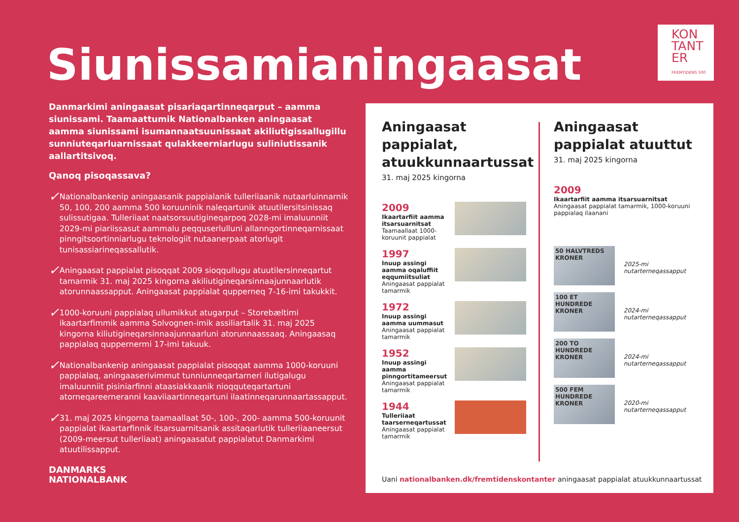KON
TANT
ER
FREMTIDENS 500
Siunissamianingaasat
Danmarkimi aningaasat pisariaqartinneqarput – aamma siunissami. Taamaattumik Nationalbanken aningaasat aamma siunissami isumannaatsuunissaat akiliutigissallugillu sunniuteqarluarnissaat qulakkeerniarlugu suliniutissanik aallartitsivoq.
Qanoq pisoqassava?
✓
Nationalbankenip aningaasanik pappialanik tulleriiaanik nutaarluinnarnik 50, 100, 200 aamma 500 koruuninik naleqartunik atuutilersitsinissaq sulissutigaa. Tulleriiaat naatsorsuutigineqarpoq 2028-mi imaluunniit 2029-mi piariissasut aammalu peqquserlulluni allanngortinneqarnissaat pinngitsoortinniarlugu teknologiit nutaanerpaat atorlugit tunisassiarineqassallutik.
✓
Aningaasat pappialat pisoqqat 2009 sioqqullugu atuutilersinneqartut tamarmik 31. maj 2025 kingorna akiliutigineqarsinnaajunnaarlutik atorunnaassapput. Aningaasat pappialat qupperneq 7-16-imi takukkit.
✓
1000-koruuni pappialaq ullumikkut atugarput – Storebæltimi ikaartarfimmik aamma Solvognen-imik assiliartalik 31. maj 2025 kingorna kiliutigineqarsinnaajunnaarluni atorunnaassaaq. Aningaasaq pappialaq quppernermi 17-imi takuuk.
✓
Nationalbankenip aningaasat pappialat pisoqqat aamma 1000-koruuni pappialaq, aningaaserivimmut tunniunneqartarneri ilutigalugu imaluunniit pisiniarfinni ataasiakkaanik nioqquteqartartuni atorneqareerneranni kaaviiaartinneqartuni ilaatinneqarunnaartassapput.
✓
31. maj 2025 kingorna taamaallaat 50-, 100-, 200- aamma 500-koruunit pappialat ikaartarfinnik itsarsuarnitsanik assitaqarlutik tulleriiaaneersut (2009-meersut tulleriiaat) aningaasatut pappialatut Danmarkimi atuutilissapput.
DANMARKS
NATIONALBANK
Aningaasat pappialat, atuukkunnaartussat
31. maj 2025 kingorna
2009
Ikaartarfiit aamma itsarsuarnitsat
Taamaallaat 1000-koruunit pappialat
1997
Inuup assingi aamma oqaluffiit eqqumiitsuliat
Aningaasat pappialat tamarmik
1972
Inuup assingi aamma uummasut
Aningaasat pappialat tamarmik
1952
Inuup assingi aamma pinngortitameersut
Aningaasat pappialat tamarmik
1944
Tulleriiaat taarserneqartussat
Aningaasat pappialat tamarmik
Aningaasat pappialat atuuttut
31. maj 2025 kingorna
2009
Ikaartarfiit aamma itsarsuarnitsat
Aningaasat pappialat tamarmik, 1000-koruuni pappialaq ilaanani
50 HALVTREDS KRONER
2025-mi nutarterneqassapput
100 ET HUNDREDE KRONER
2024-mi nutarterneqassapput
200 TO HUNDREDE KRONER
2024-mi nutarterneqassapput
500 FEM HUNDREDE KRONER
2020-mi nutarterneqassapput
Uani nationalbanken.dk/fremtidenskontanter aningaasat pappialat atuukkunnaartussat